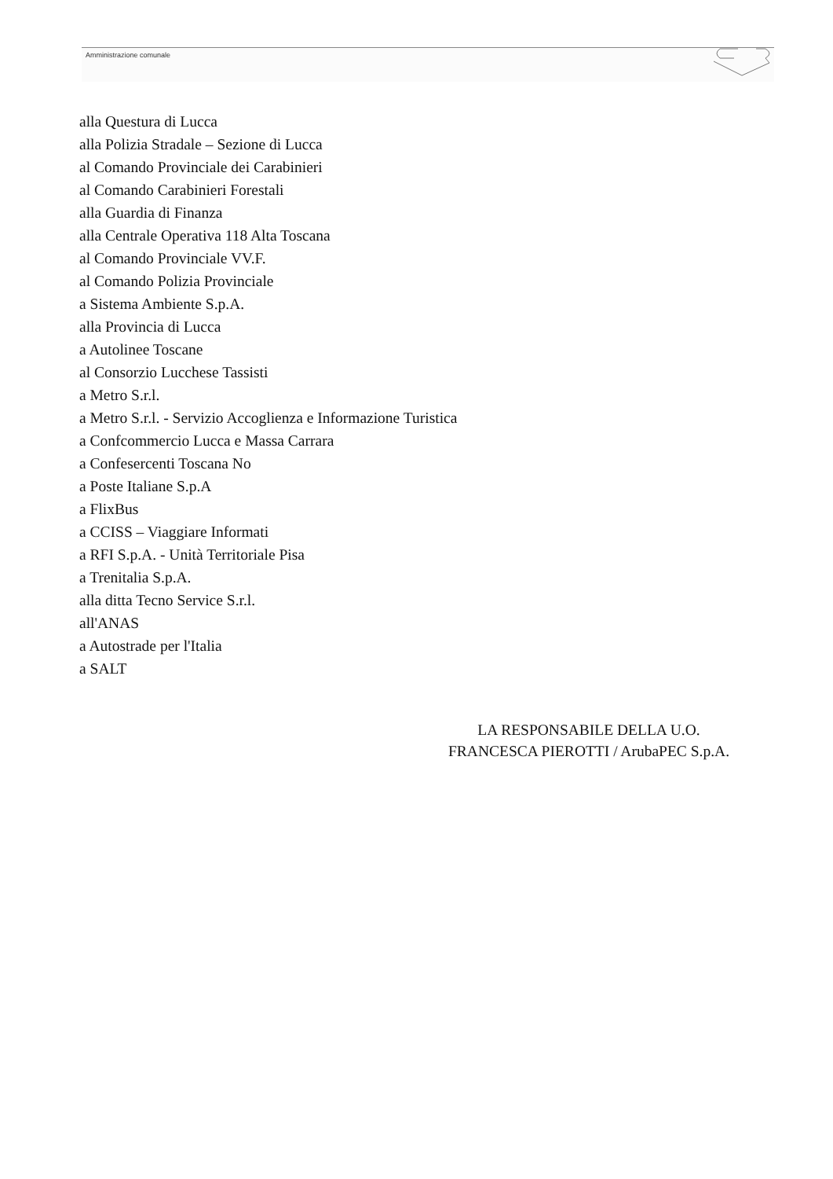Amministrazione comunale
alla Questura di Lucca
alla Polizia Stradale – Sezione di Lucca
al Comando Provinciale dei Carabinieri
al Comando Carabinieri Forestali
alla Guardia di Finanza
alla Centrale Operativa 118 Alta Toscana
al Comando Provinciale VV.F.
al Comando Polizia Provinciale
a Sistema Ambiente S.p.A.
alla Provincia di Lucca
a Autolinee Toscane
al Consorzio Lucchese Tassisti
a Metro S.r.l.
a Metro S.r.l. - Servizio Accoglienza e Informazione Turistica
a Confcommercio Lucca e Massa Carrara
a Confesercenti Toscana No
a Poste Italiane S.p.A
a FlixBus
a CCISS – Viaggiare Informati
a RFI S.p.A. - Unità Territoriale Pisa
a Trenitalia S.p.A.
alla ditta Tecno Service S.r.l.
all'ANAS
a Autostrade per l'Italia
a SALT
LA RESPONSABILE DELLA U.O.
FRANCESCA PIEROTTI / ArubaPEC S.p.A.